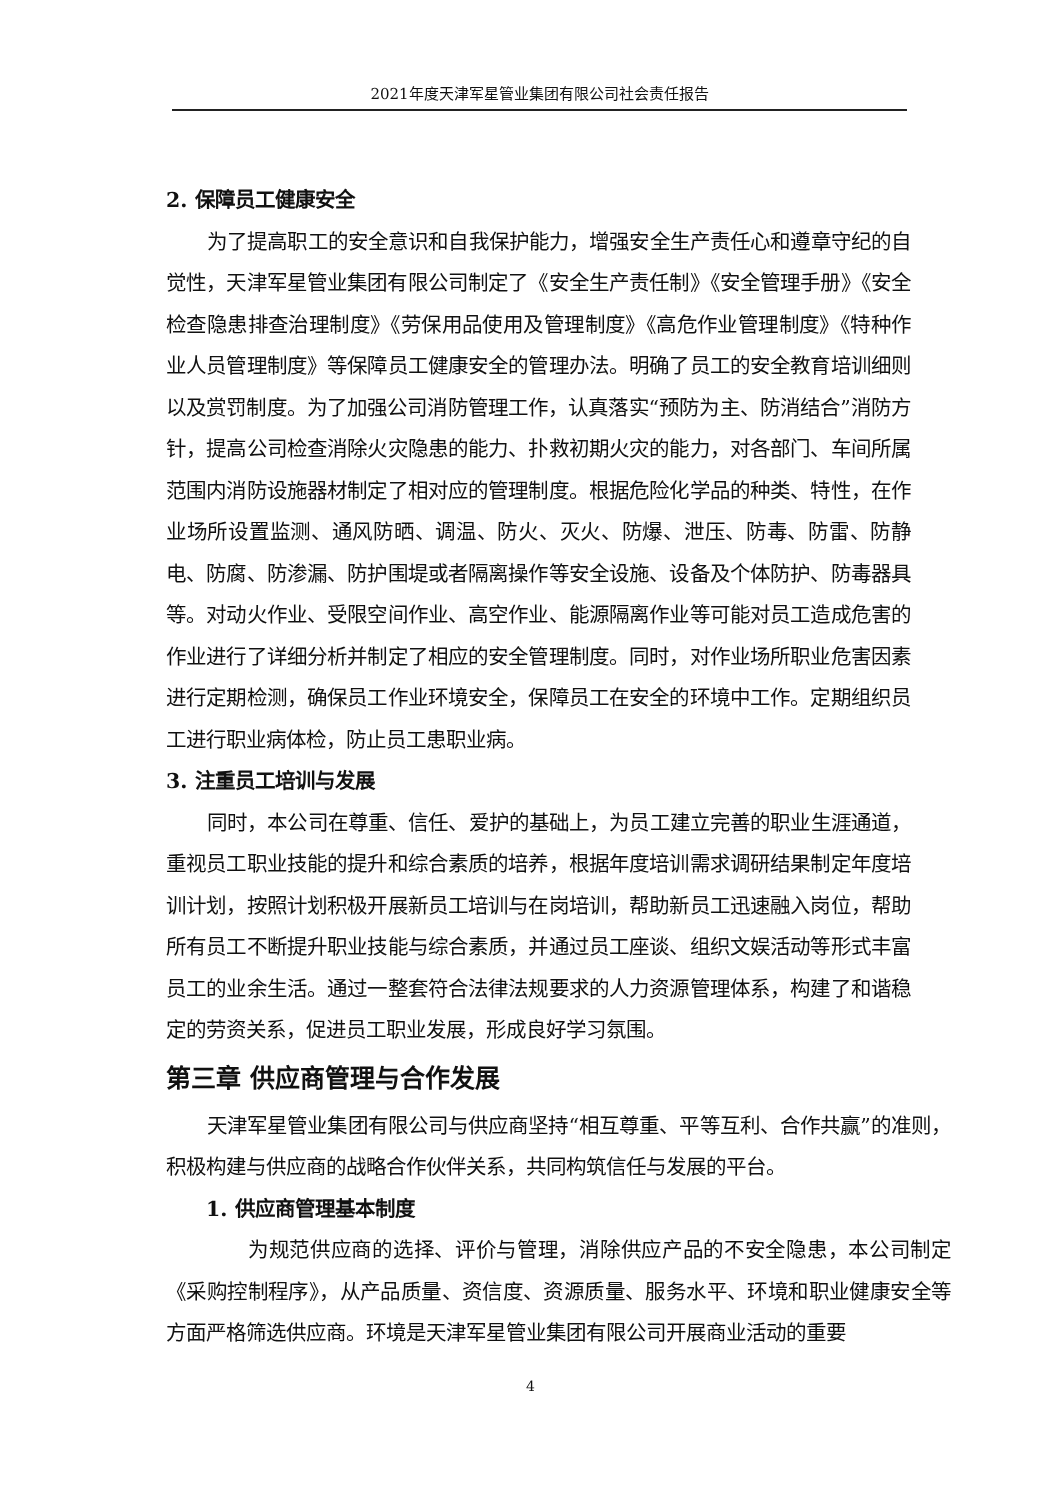2021年度天津军星管业集团有限公司社会责任报告
2. 保障员工健康安全
为了提高职工的安全意识和自我保护能力，增强安全生产责任心和遵章守纪的自觉性，天津军星管业集团有限公司制定了《安全生产责任制》《安全管理手册》《安全检查隐患排查治理制度》《劳保用品使用及管理制度》《高危作业管理制度》《特种作业人员管理制度》等保障员工健康安全的管理办法。明确了员工的安全教育培训细则以及赏罚制度。为了加强公司消防管理工作，认真落实“预防为主、防消结合”消防方针，提高公司检查消除火灾隐患的能力、扑救初期火灾的能力，对各部门、车间所属范围内消防设施器材制定了相对应的管理制度。根据危险化学品的种类、特性，在作业场所设置监测、通风防晒、调温、防火、灭火、防爆、泄压、防毒、防雷、防静电、防腐、防渗漏、防护围堤或者隔离操作等安全设施、设备及个体防护、防毒器具等。对动火作业、受限空间作业、高空作业、能源隔离作业等可能对员工造成危害的作业进行了详细分析并制定了相应的安全管理制度。同时，对作业场所职业危害因素进行定期检测，确保员工作业环境安全，保障员工在安全的环境中工作。定期组织员工进行职业病体检，防止员工患职业病。
3. 注重员工培训与发展
同时，本公司在尊重、信任、爱护的基础上，为员工建立完善的职业生涯通道，重视员工职业技能的提升和综合素质的培养，根据年度培训需求调研结果制定年度培训计划，按照计划积极开展新员工培训与在岗培训，帮助新员工迅速融入岗位，帮助所有员工不断提升职业技能与综合素质，并通过员工座谈、组织文娱活动等形式丰富员工的业余生活。通过一整套符合法律法规要求的人力资源管理体系，构建了和谐稳定的劳资关系，促进员工职业发展，形成良好学习氛围。
第三章 供应商管理与合作发展
天津军星管业集团有限公司与供应商坚持“相互尊重、平等互利、合作共赢”的准则，积极构建与供应商的战略合作伙伴关系，共同构筑信任与发展的平台。
1. 供应商管理基本制度
为规范供应商的选择、评价与管理，消除供应产品的不安全隐患，本公司制定《采购控制程序》，从产品质量、资信度、资源质量、服务水平、环境和职业健康安全等方面严格筛选供应商。环境是天津军星管业集团有限公司开展商业活动的重要
4